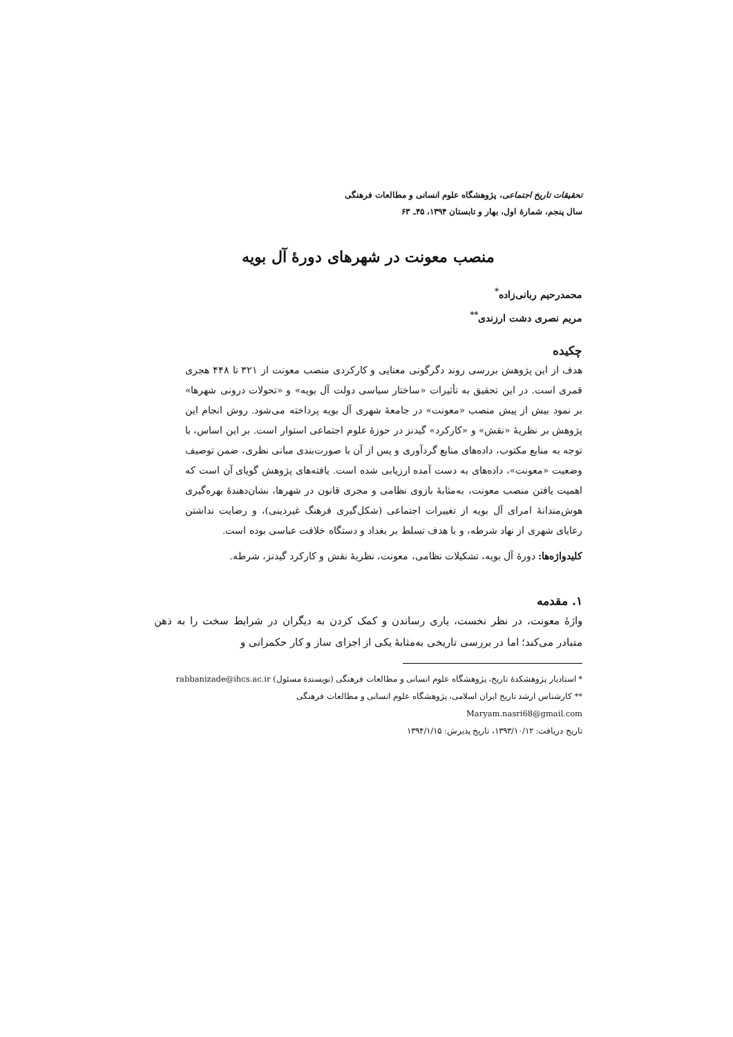تحقیقات تاریخ اجتماعی، پژوهشگاه علوم انسانی و مطالعات فرهنگی
سال پنجم، شمارهٔ اول، بهار و تابستان ۱۳۹۴، ۴۵ـ ۶۳
منصب معونت در شهرهای دورهٔ آل بویه
محمدرحیم ربانی‌زاده<sup>*</sup>
مریم نصری دشت ارزندی<sup>**</sup>
چکیده
هدف از این پژوهش بررسی روند دگرگونی معنایی و کارکردی منصب معونت از ۳۲۱ تا ۴۴۸ هجری قمری است. در این تحقیق به تأثیرات «ساختار سیاسی دولت آل بویه» و «تحولات درونی شهرها» بر نمود بیش از پیش منصب «معونت» در جامعهٔ شهری آل بویه پرداخته می‌شود. روش انجام این پژوهش بر نظریهٔ «نقش» و «کارکرد» گیدنز در حوزهٔ علوم اجتماعی استوار است. بر این اساس، با توجه به منابع مکتوب، داده‌های منابع گردآوری و پس از آن با صورت‌بندی مبانی نظری، ضمن توصیف وضعیت «معونت»، داده‌های به دست آمده ارزیابی شده است. یافته‌های پژوهش گویای آن است که اهمیت یافتن منصب معونت، به‌مثابهٔ بازوی نظامی و مجری قانون در شهرها، نشان‌دهندهٔ بهره‌گیری هوش‌مندانهٔ امرای آل بویه از تغییرات اجتماعی (شکل‌گیری فرهنگ غیردینی)، و رضایت نداشتن رعایای شهری از نهاد شرطه، و با هدف تسلط بر بغداد و دستگاه خلافت عباسی بوده است.
کلیدواژه‌ها: دورهٔ آل بویه، تشکیلات نظامی، معونت، نظریهٔ نقش و کارکرد گیدنز، شرطه.
۱. مقدمه
واژهٔ معونت، در نظر نخست، یاری رساندن و کمک کردن به دیگران در شرایط سخت را به ذهن متبادر می‌کند؛ اما در بررسی تاریخی به‌مثابهٔ یکی از اجزای ساز و کار حکمرانی و
* استادیار پژوهشکدهٔ تاریخ، پژوهشگاه علوم انسانی و مطالعات فرهنگی (نویسندهٔ مسئول) rabbanizade@ihcs.ac.ir
** کارشناس ارشد تاریخ ایران اسلامی، پژوهشگاه علوم انسانی و مطالعات فرهنگی
Maryam.nasri68@gmail.com
تاریخ دریافت: ۱۳۹۳/۱۰/۱۲، تاریخ پذیرش: ۱۳۹۴/۱/۱۵